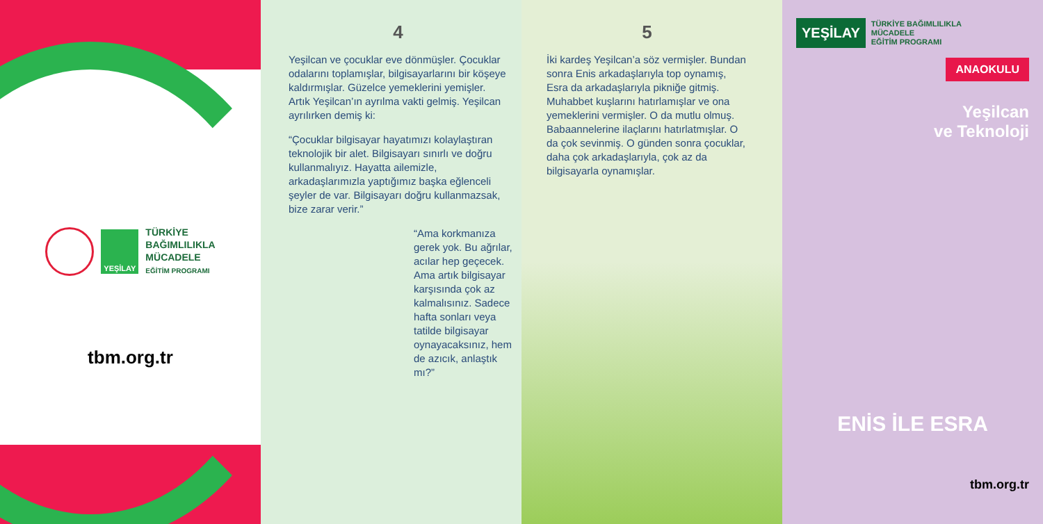YEŞİLAY
TÜRKİYE
BAĞIMLILIKLA
MÜCADELE
EĞİTİM PROGRAMI
tbm.org.tr
4
Yeşilcan ve çocuklar eve dönmüşler. Çocuklar odalarını toplamışlar, bilgisayarlarını bir köşeye kaldırmışlar. Güzelce yemeklerini yemişler. Artık Yeşilcan’ın ayrılma vakti gelmiş. Yeşilcan ayrılırken demiş ki:
“Çocuklar bilgisayar hayatımızı kolaylaştıran teknolojik bir alet. Bilgisayarı sınırlı ve doğru kullanmalıyız. Hayatta ailemizle, arkadaşlarımızla yaptığımız başka eğlenceli şeyler de var. Bilgisayarı doğru kullanmazsak, bize zarar verir.”
“Ama korkmanıza gerek yok. Bu ağrılar, acılar hep geçecek. Ama artık bilgisayar karşısında çok az kalmalısınız. Sadece hafta sonları veya tatilde bilgisayar oynayacaksınız, hem de azıcık, anlaştık mı?”
5
İki kardeş Yeşilcan’a söz vermişler. Bundan sonra Enis arkadaşlarıyla top oynamış, Esra da arkadaşlarıyla pikniğe gitmiş. Muhabbet kuşlarını hatırlamışlar ve ona yemeklerini vermişler. O da mutlu olmuş. Babaannelerine ilaçlarını hatırlatmışlar. O da çok sevinmiş. O günden sonra çocuklar, daha çok arkadaşlarıyla, çok az da bilgisayarla oynamışlar.
YEŞİLAY
TÜRKİYE BAĞIMLILIKLA
MÜCADELE
EĞİTİM PROGRAMI
ANAOKULU
Yeşilcan
ve Teknoloji
ENİS İLE ESRA
tbm.org.tr